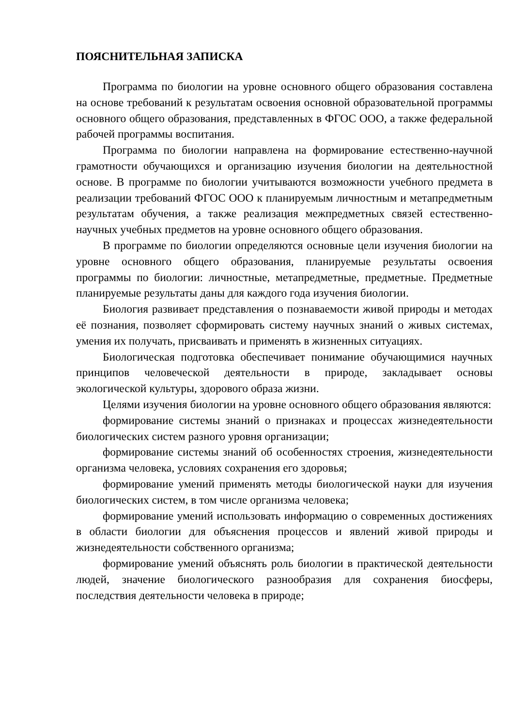ПОЯСНИТЕЛЬНАЯ ЗАПИСКА
Программа по биологии на уровне основного общего образования составлена на основе требований к результатам освоения основной образовательной программы основного общего образования, представленных в ФГОС ООО, а также федеральной рабочей программы воспитания.
Программа по биологии направлена на формирование естественно-научной грамотности обучающихся и организацию изучения биологии на деятельностной основе. В программе по биологии учитываются возможности учебного предмета в реализации требований ФГОС ООО к планируемым личностным и метапредметным результатам обучения, а также реализация межпредметных связей естественно-научных учебных предметов на уровне основного общего образования.
В программе по биологии определяются основные цели изучения биологии на уровне основного общего образования, планируемые результаты освоения программы по биологии: личностные, метапредметные, предметные. Предметные планируемые результаты даны для каждого года изучения биологии.
Биология развивает представления о познаваемости живой природы и методах её познания, позволяет сформировать систему научных знаний о живых системах, умения их получать, присваивать и применять в жизненных ситуациях.
Биологическая подготовка обеспечивает понимание обучающимися научных принципов человеческой деятельности в природе, закладывает основы экологической культуры, здорового образа жизни.
Целями изучения биологии на уровне основного общего образования являются:
формирование системы знаний о признаках и процессах жизнедеятельности биологических систем разного уровня организации;
формирование системы знаний об особенностях строения, жизнедеятельности организма человека, условиях сохранения его здоровья;
формирование умений применять методы биологической науки для изучения биологических систем, в том числе организма человека;
формирование умений использовать информацию о современных достижениях в области биологии для объяснения процессов и явлений живой природы и жизнедеятельности собственного организма;
формирование умений объяснять роль биологии в практической деятельности людей, значение биологического разнообразия для сохранения биосферы, последствия деятельности человека в природе;